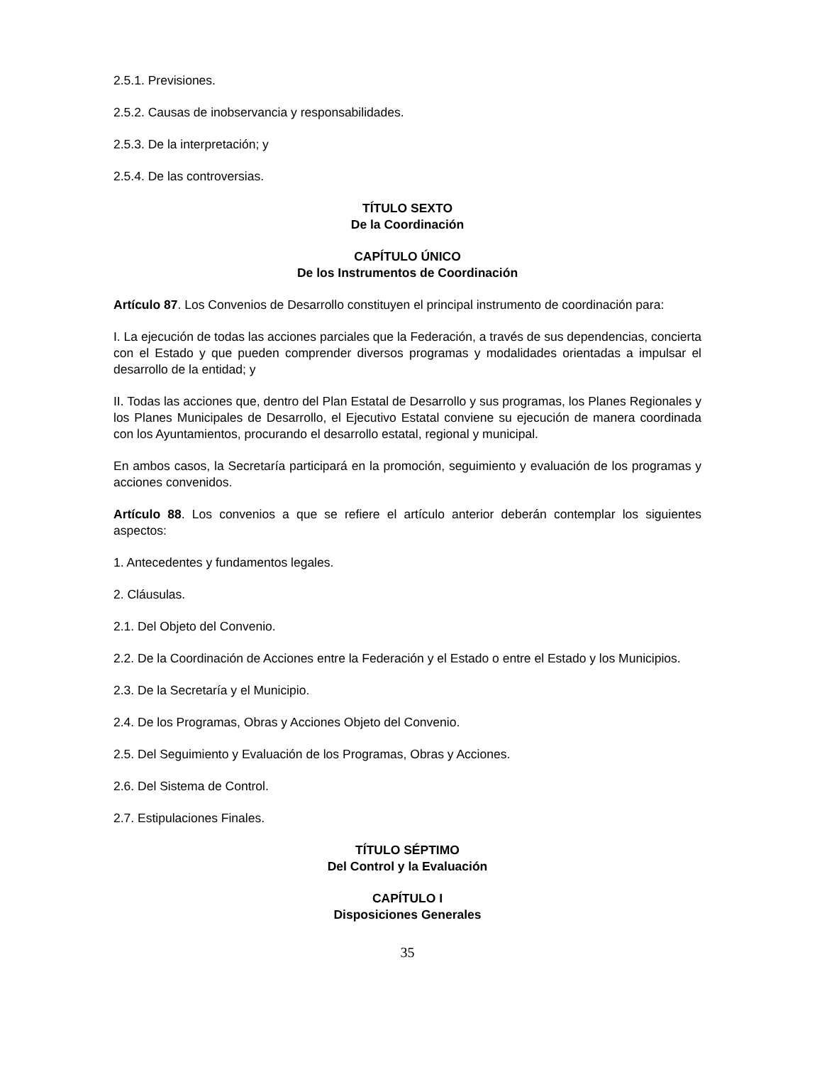2.5.1. Previsiones.
2.5.2. Causas de inobservancia y responsabilidades.
2.5.3. De la interpretación; y
2.5.4. De las controversias.
TÍTULO SEXTO
De la Coordinación
CAPÍTULO ÚNICO
De los Instrumentos de Coordinación
Artículo 87. Los Convenios de Desarrollo constituyen el principal instrumento de coordinación para:
I. La ejecución de todas las acciones parciales que la Federación, a través de sus dependencias, concierta con el Estado y que pueden comprender diversos programas y modalidades orientadas a impulsar el desarrollo de la entidad; y
II. Todas las acciones que, dentro del Plan Estatal de Desarrollo y sus programas, los Planes Regionales y los Planes Municipales de Desarrollo, el Ejecutivo Estatal conviene su ejecución de manera coordinada con los Ayuntamientos, procurando el desarrollo estatal, regional y municipal.
En ambos casos, la Secretaría participará en la promoción, seguimiento y evaluación de los programas y acciones convenidos.
Artículo 88. Los convenios a que se refiere el artículo anterior deberán contemplar los siguientes aspectos:
1. Antecedentes y fundamentos legales.
2. Cláusulas.
2.1. Del Objeto del Convenio.
2.2. De la Coordinación de Acciones entre la Federación y el Estado o entre el Estado y los Municipios.
2.3. De la Secretaría y el Municipio.
2.4. De los Programas, Obras y Acciones Objeto del Convenio.
2.5. Del Seguimiento y Evaluación de los Programas, Obras y Acciones.
2.6. Del Sistema de Control.
2.7. Estipulaciones Finales.
TÍTULO SÉPTIMO
Del Control y la Evaluación
CAPÍTULO I
Disposiciones Generales
35